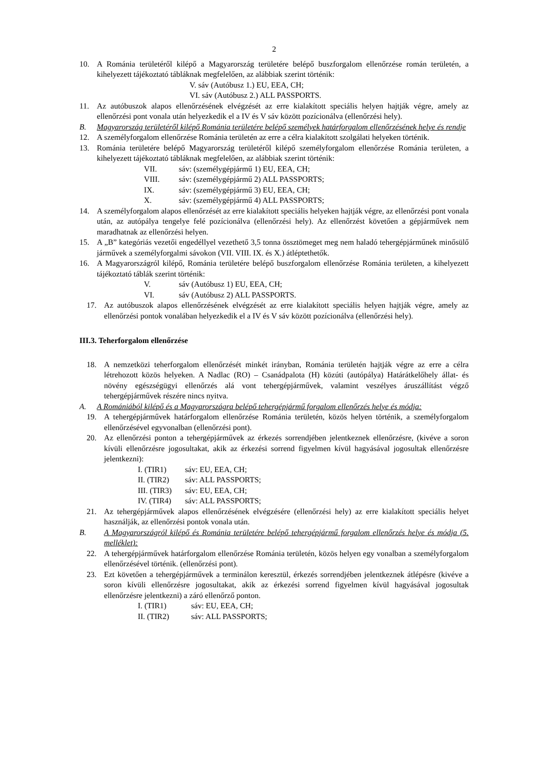2
10. A Románia területéről kilépő a Magyarország területére belépő buszforgalom ellenőrzése román területén, a kihelyezett tájékoztató tábláknak megfelelően, az alábbiak szerint történik:
V. sáv (Autóbusz 1.) EU, EEA, CH;
VI. sáv (Autóbusz 2.) ALL PASSPORTS.
11. Az autóbuszok alapos ellenőrzésének elvégzését az erre kialakított speciális helyen hajtják végre, amely az ellenőrzési pont vonala után helyezkedik el a IV és V sáv között pozícionálva (ellenőrzési hely).
B. Magyarország területéről kilépő Románia területére belépő személyek határforgalom ellenőrzésének helye és rendje
12. A személyforgalom ellenőrzése Románia területén az erre a célra kialakított szolgálati helyeken történik.
13. Románia területére belépő Magyarország területéről kilépő személyforgalom ellenőrzése Románia területen, a kihelyezett tájékoztató tábláknak megfelelően, az alábbiak szerint történik:
VII. sáv: (személygépjármű 1) EU, EEA, CH; VIII. sáv: (személygépjármű 2) ALL PASSPORTS; IX. sáv: (személygépjármű 3) EU, EEA, CH; X. sáv: (személygépjármű 4) ALL PASSPORTS;
14. A személyforgalom alapos ellenőrzését az erre kialakított speciális helyeken hajtják végre, az ellenőrzési pont vonala után, az autópálya tengelye felé pozícionálva (ellenőrzési hely). Az ellenőrzést követően a gépjárművek nem maradhatnak az ellenőrzési helyen.
15. A „B” kategóriás vezetői engedéllyel vezethető 3,5 tonna össztömeget meg nem haladó tehergépjárműnek minősülő járművek a személyforgalmi sávokon (VII. VIII. IX. és X.) átléptethetők.
16. A Magyarországról kilépő, Románia területére belépő buszforgalom ellenőrzése Románia területen, a kihelyezett tájékoztató táblák szerint történik:
V. sáv (Autóbusz 1) EU, EEA, CH; VI. sáv (Autóbusz 2) ALL PASSPORTS.
17. Az autóbuszok alapos ellenőrzésének elvégzését az erre kialakított speciális helyen hajtják végre, amely az ellenőrzési pontok vonalában helyezkedik el a IV és V sáv között pozícionálva (ellenőrzési hely).
III.3. Teherforgalom ellenőrzése
18. A nemzetközi teherforgalom ellenőrzését minkét irányban, Románia területén hajtják végre az erre a célra létrehozott közös helyeken. A Nadlac (RO) – Csanádpalota (H) közúti (autópálya) Határátkelőhely állat- és növény egészségügyi ellenőrzés alá vont tehergépjárművek, valamint veszélyes áruszállítást végző tehergépjárművek részére nincs nyitva.
A. A Romániából kilépő és a Magyarországra belépő tehergépjármű forgalom ellenőrzés helye és módja:
19. A tehergépjárművek határforgalom ellenőrzése Románia területén, közös helyen történik, a személyforgalom ellenőrzésével egyvonalban (ellenőrzési pont).
20. Az ellenőrzési ponton a tehergépjárművek az érkezés sorrendjében jelentkeznek ellenőrzésre, (kivéve a soron kívüli ellenőrzésre jogosultakat, akik az érkezési sorrend figyelmen kívül hagyásával jogosultak ellenőrzésre jelentkezni):
I. (TIR1) sáv: EU, EEA, CH; II. (TIR2) sáv: ALL PASSPORTS; III. (TIR3) sáv: EU, EEA, CH; IV. (TIR4) sáv: ALL PASSPORTS;
21. Az tehergépjárművek alapos ellenőrzésének elvégzésére (ellenőrzési hely) az erre kialakított speciális helyet használják, az ellenőrzési pontok vonala után.
B. A Magyarországról kilépő és Románia területére belépő tehergépjármű forgalom ellenőrzés helye és módja (5. melléklet):
22. A tehergépjárművek határforgalom ellenőrzése Románia területén, közös helyen egy vonalban a személyforgalom ellenőrzésével történik. (ellenőrzési pont).
23. Ezt követően a tehergépjárművek a terminálon keresztül, érkezés sorrendjében jelentkeznek átlépésre (kivéve a soron kívüli ellenőrzésre jogosultakat, akik az érkezési sorrend figyelmen kívül hagyásával jogosultak ellenőrzésre jelentkezni) a záró ellenőrző ponton.
I. (TIR1) sáv: EU, EEA, CH; II. (TIR2) sáv: ALL PASSPORTS;